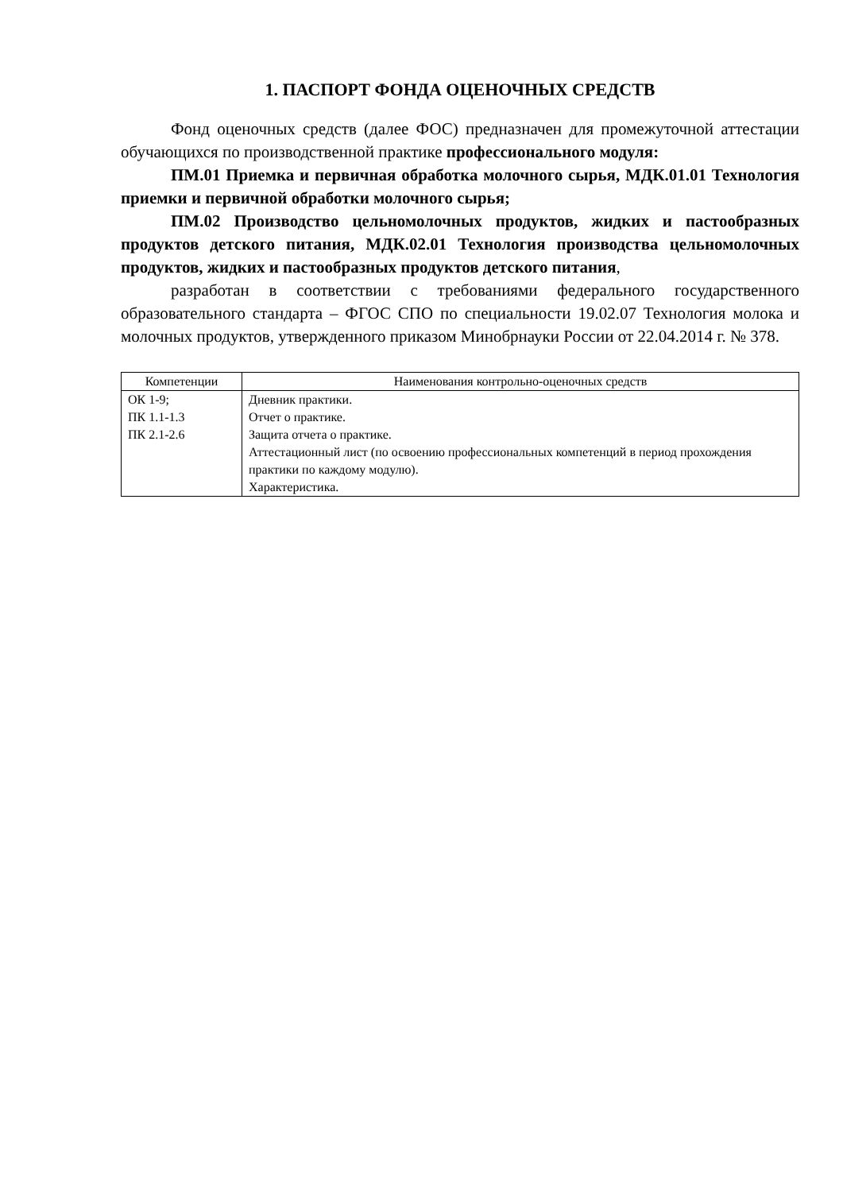1. ПАСПОРТ ФОНДА ОЦЕНОЧНЫХ СРЕДСТВ
Фонд оценочных средств (далее ФОС) предназначен для промежуточной аттестации обучающихся по производственной практике профессионального модуля:
ПМ.01 Приемка и первичная обработка молочного сырья, МДК.01.01 Технология приемки и первичной обработки молочного сырья;
ПМ.02 Производство цельномолочных продуктов, жидких и пастообразных продуктов детского питания, МДК.02.01 Технология производства цельномолочных продуктов, жидких и пастообразных продуктов детского питания,
разработан в соответствии с требованиями федерального государственного образовательного стандарта – ФГОС СПО по специальности 19.02.07 Технология молока и молочных продуктов, утвержденного приказом Минобрнауки России от 22.04.2014 г. № 378.
| Компетенции | Наименования контрольно-оценочных средств |
| --- | --- |
| ОК 1-9; ПК 1.1-1.3 ПК 2.1-2.6 | Дневник практики. Отчет о практике. Защита отчета о практике. Аттестационный лист (по освоению профессиональных компетенций в период прохождения практики по каждому модулю). Характеристика. |